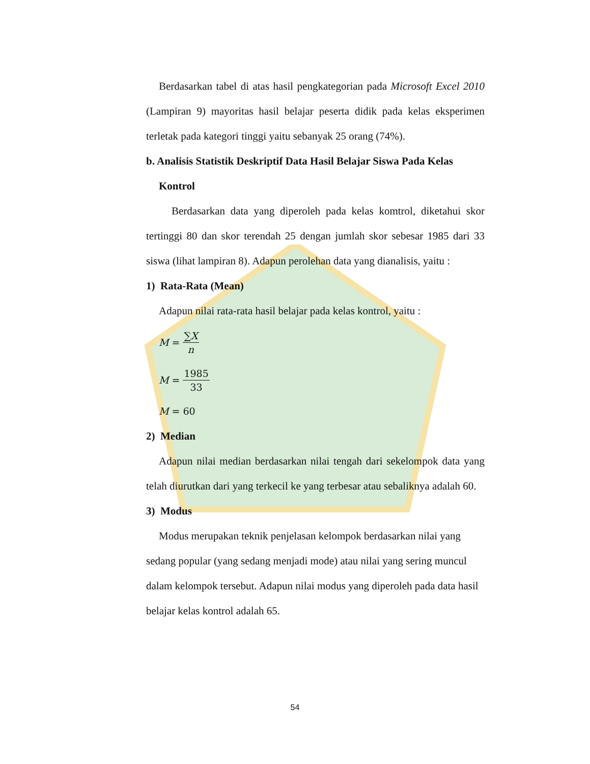Berdasarkan tabel di atas hasil pengkategorian pada Microsoft Excel 2010 (Lampiran 9) mayoritas hasil belajar peserta didik pada kelas eksperimen terletak pada kategori tinggi yaitu sebanyak 25 orang (74%).
b. Analisis Statistik Deskriptif Data Hasil Belajar Siswa Pada Kelas
Kontrol
Berdasarkan data yang diperoleh pada kelas komtrol, diketahui skor tertinggi 80 dan skor terendah 25 dengan jumlah skor sebesar 1985 dari 33 siswa (lihat lampiran 8). Adapun perolehan data yang dianalisis, yaitu :
1) Rata-Rata (Mean)
Adapun nilai rata-rata hasil belajar pada kelas kontrol, yaitu :
M = ∑X n
M = 1985 33
M = 60
2) Median
Adapun nilai median berdasarkan nilai tengah dari sekelompok data yang telah diurutkan dari yang terkecil ke yang terbesar atau sebaliknya adalah 60.
3) Modus
Modus merupakan teknik penjelasan kelompok berdasarkan nilai yang sedang popular (yang sedang menjadi mode) atau nilai yang sering muncul dalam kelompok tersebut. Adapun nilai modus yang diperoleh pada data hasil belajar kelas kontrol adalah 65.
54